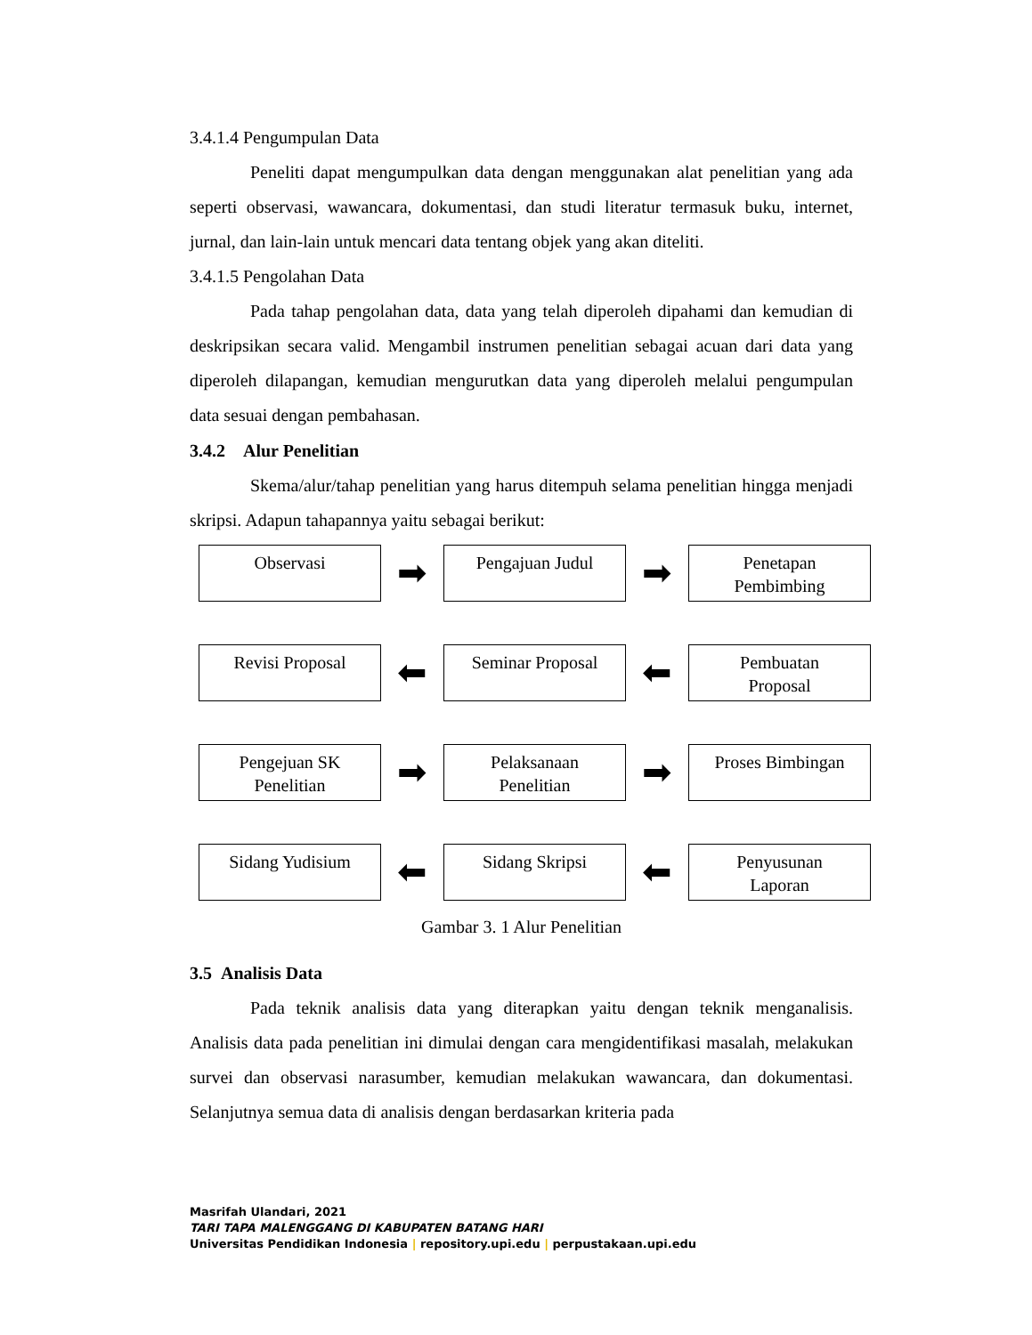3.4.1.4 Pengumpulan Data
Peneliti dapat mengumpulkan data dengan menggunakan alat penelitian yang ada seperti observasi, wawancara, dokumentasi, dan studi literatur termasuk buku, internet, jurnal, dan lain-lain untuk mencari data tentang objek yang akan diteliti.
3.4.1.5 Pengolahan Data
Pada tahap pengolahan data, data yang telah diperoleh dipahami dan kemudian di deskripsikan secara valid. Mengambil instrumen penelitian sebagai acuan dari data yang diperoleh dilapangan, kemudian mengurutkan data yang diperoleh melalui pengumpulan data sesuai dengan pembahasan.
3.4.2 Alur Penelitian
Skema/alur/tahap penelitian yang harus ditempuh selama penelitian hingga menjadi skripsi. Adapun tahapannya yaitu sebagai berikut:
Observasi
➡
Pengajuan Judul
➡
Penetapan
Pembimbing
Revisi Proposal
⬅
Seminar Proposal
⬅
Pembuatan
Proposal
Pengejuan SK
Penelitian
➡
Pelaksanaan
Penelitian
➡
Proses Bimbingan
Sidang Yudisium
⬅
Sidang Skripsi
⬅
Penyusunan
Laporan
Gambar 3. 1 Alur Penelitian
3.5 Analisis Data
Pada teknik analisis data yang diterapkan yaitu dengan teknik menganalisis. Analisis data pada penelitian ini dimulai dengan cara mengidentifikasi masalah, melakukan survei dan observasi narasumber, kemudian melakukan wawancara, dan dokumentasi. Selanjutnya semua data di analisis dengan berdasarkan kriteria pada
Masrifah Ulandari, 2021
TARI TAPA MALENGGANG DI KABUPATEN BATANG HARI
Universitas Pendidikan Indonesia | repository.upi.edu | perpustakaan.upi.edu